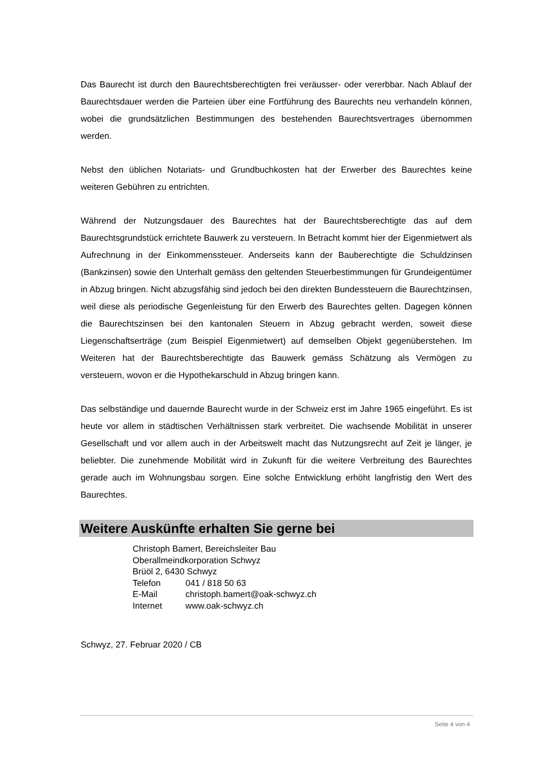Das Baurecht ist durch den Baurechtsberechtigten frei veräusser- oder vererbbar. Nach Ablauf der Baurechtsdauer werden die Parteien über eine Fortführung des Baurechts neu verhandeln können, wobei die grundsätzlichen Bestimmungen des bestehenden Baurechtsvertrages übernommen werden.
Nebst den üblichen Notariats- und Grundbuchkosten hat der Erwerber des Baurechtes keine weiteren Gebühren zu entrichten.
Während der Nutzungsdauer des Baurechtes hat der Baurechtsberechtigte das auf dem Baurechtsgrundstück errichtete Bauwerk zu versteuern. In Betracht kommt hier der Eigenmietwert als Aufrechnung in der Einkommenssteuer. Anderseits kann der Bauberechtigte die Schuldzinsen (Bankzinsen) sowie den Unterhalt gemäss den geltenden Steuerbestimmungen für Grundeigentümer in Abzug bringen. Nicht abzugsfähig sind jedoch bei den direkten Bundessteuern die Baurechtzinsen, weil diese als periodische Gegenleistung für den Erwerb des Baurechtes gelten. Dagegen können die Baurechtszinsen bei den kantonalen Steuern in Abzug gebracht werden, soweit diese Liegenschaftserträge (zum Beispiel Eigenmietwert) auf demselben Objekt gegenüberstehen. Im Weiteren hat der Baurechtsberechtigte das Bauwerk gemäss Schätzung als Vermögen zu versteuern, wovon er die Hypothekarschuld in Abzug bringen kann.
Das selbständige und dauernde Baurecht wurde in der Schweiz erst im Jahre 1965 eingeführt. Es ist heute vor allem in städtischen Verhältnissen stark verbreitet. Die wachsende Mobilität in unserer Gesellschaft und vor allem auch in der Arbeitswelt macht das Nutzungsrecht auf Zeit je länger, je beliebter. Die zunehmende Mobilität wird in Zukunft für die weitere Verbreitung des Baurechtes gerade auch im Wohnungsbau sorgen. Eine solche Entwicklung erhöht langfristig den Wert des Baurechtes.
Weitere Auskünfte erhalten Sie gerne bei
Christoph Bamert, Bereichsleiter Bau
Oberallmeindkorporation Schwyz
Brüöl 2, 6430 Schwyz
Telefon 041 / 818 50 63
E-Mail christoph.bamert@oak-schwyz.ch
Internet www.oak-schwyz.ch
Schwyz, 27. Februar 2020 / CB
Seite 4 von 4